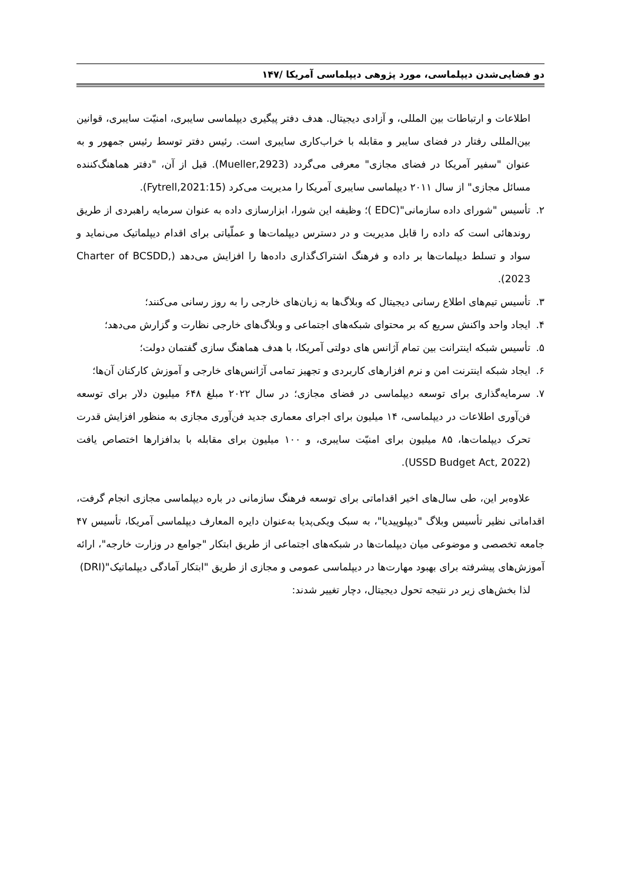دو فضایی‌شدن دیپلماسی، مورد پژوهی دیپلماسی آمریکا /۱۴۷
اطلاعات و ارتباطات بین المللی، و آزادی دیجیتال. هدف دفتر پیگیری دیپلماسی سایبری، امنیّت سایبری، قوانین بین‌المللی رفتار در فضای سایبر و مقابله با خراب‌کاری سایبری است. رئیس دفتر توسط رئیس جمهور و به عنوان "سفیر آمریکا در فضای مجازی" معرفی می‌گردد (Mueller,2923). قبل از آن، "دفتر هماهنگ‌کننده مسائل مجازی" از سال ۲۰۱۱ دیپلماسی سایبری آمریکا را مدیریت می‌کرد (Fytrell,2021:15).
۲. تأسیس "شورای داده سازمانی"(EDC )؛ وظیفه این شورا، ابزارسازی داده به عنوان سرمایه راهبردی از طریق روندهائی است که داده را قابل مدیریت و در دسترس دیپلمات‌ها و عملّیاتی برای اقدام دیپلماتیک می‌نماید و سواد و تسلط دیپلمات‌ها بر داده و فرهنگ اشتراک‌گذاری داده‌ها را افزایش می‌دهد (Charter of BCSDD, 2023).
۳. تأسیس تیم‌های اطلاع رسانی دیجیتال که وبلاگ‌ها به زبان‌های خارجی را به روز رسانی می‌کنند؛
۴. ایجاد واحد واکنش سریع که بر محتوای شبکه‌های اجتماعی و وبلاگ‌های خارجی نظارت و گزارش می‌دهد؛
۵. تأسیس شبکه اینترانت بین تمام آژانس های دولتی آمریکا، با هدف هماهنگ سازی گفتمان دولت؛
۶. ایجاد شبکه اینترنت امن و نرم افزارهای کاربردی و تجهیز تمامی آژانس‌های خارجی و آموزش کارکنان آن‌ها؛
۷. سرمایه‌گذاری برای توسعه دیپلماسی در فضای مجازی؛ در سال ۲۰۲۲ مبلغ ۶۴۸ میلیون دلار برای توسعه فن‌آوری اطلاعات در دیپلماسی، ۱۴ میلیون برای اجرای معماری جدید فن‌آوری مجازی به منظور افزایش قدرت تحرک دیپلمات‌ها، ۸۵ میلیون برای امنیّت سایبری، و ۱۰۰ میلیون برای مقابله با بدافزارها اختصاص یافت (USSD Budget Act, 2022).
علاوه‌بر این، طی سال‌های اخیر اقداماتی برای توسعه فرهنگ سازمانی در باره دیپلماسی مجازی انجام گرفت، اقداماتی نظیر تأسیس وبلاگ "دیپلوپیدیا"، به سبک ویکی‌پدیا به‌عنوان دایره المعارف دیپلماسی آمریکا، تأسیس ۴۷ جامعه تخصصی و موضوعی میان دیپلمات‌ها در شبکه‌های اجتماعی از طریق ابتکار "جوامع در وزارت خارجه"، ارائه آموزش‌های پیشرفته برای بهبود مهارت‌ها در دیپلماسی عمومی و مجازی از طریق "ابتکار آمادگی دیپلماتیک"(DRI)
لذا بخش‌های زیر در نتیجه تحول دیجیتال، دچار تغییر شدند: